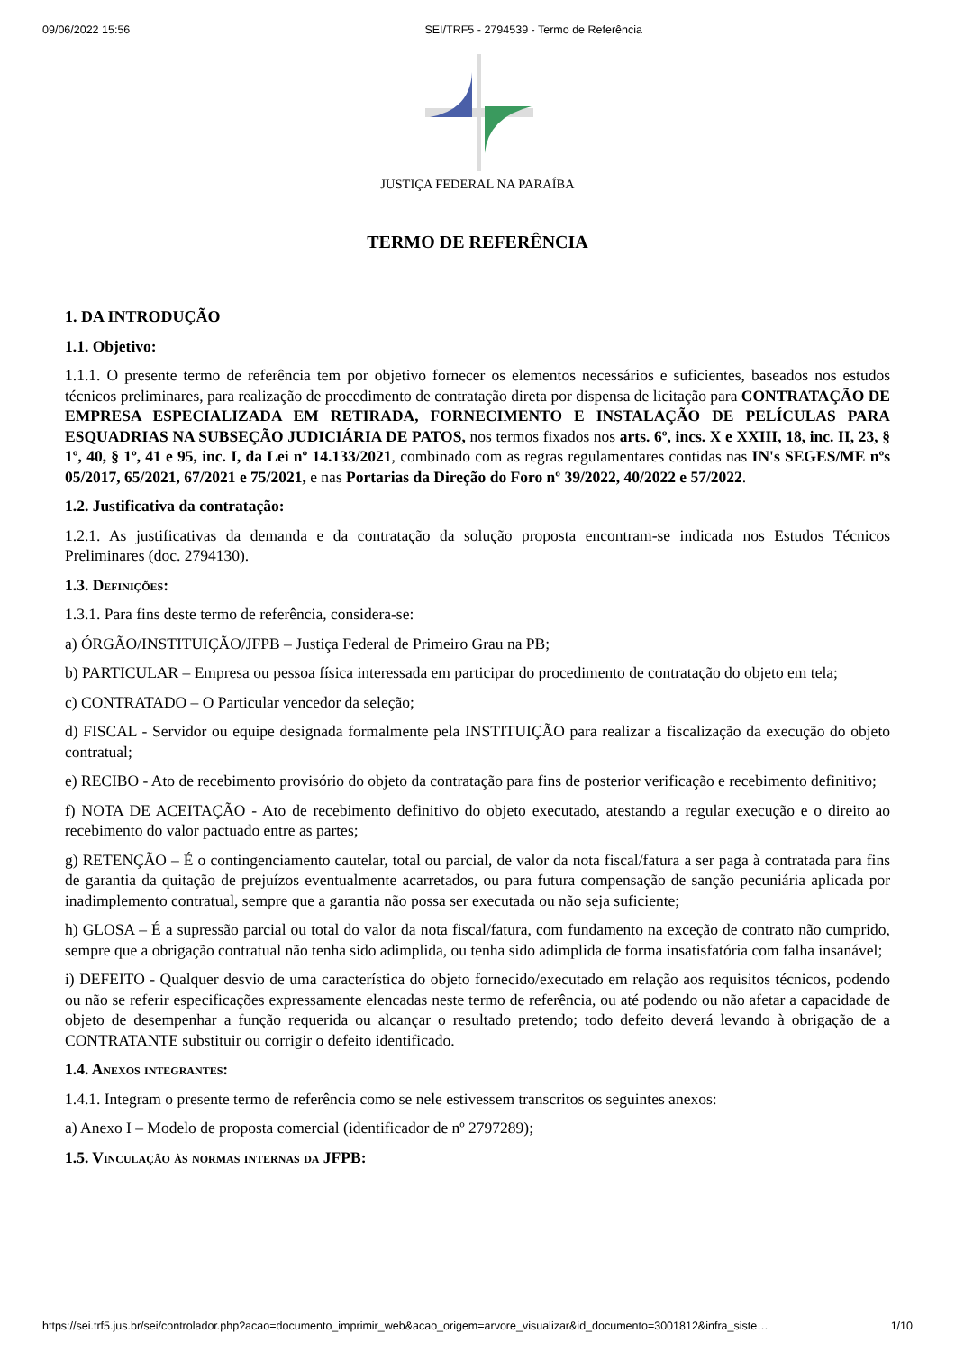09/06/2022 15:56 SEI/TRF5 - 2794539 - Termo de Referência
JUSTIÇA FEDERAL NA PARAÍBA
TERMO DE REFERÊNCIA
1. DA INTRODUÇÃO
1.1. Objetivo:
1.1.1. O presente termo de referência tem por objetivo fornecer os elementos necessários e suficientes, baseados nos estudos técnicos preliminares, para realização de procedimento de contratação direta por dispensa de licitação para CONTRATAÇÃO DE EMPRESA ESPECIALIZADA EM RETIRADA, FORNECIMENTO E INSTALAÇÃO DE PELÍCULAS PARA ESQUADRIAS NA SUBSEÇÃO JUDICIÁRIA DE PATOS, nos termos fixados nos arts. 6º, incs. X e XXIII, 18, inc. II, 23, § 1º, 40, § 1º, 41 e 95, inc. I, da Lei nº 14.133/2021, combinado com as regras regulamentares contidas nas IN's SEGES/ME nºs 05/2017, 65/2021, 67/2021 e 75/2021, e nas Portarias da Direção do Foro nº 39/2022, 40/2022 e 57/2022.
1.2. Justificativa da contratação:
1.2.1. As justificativas da demanda e da contratação da solução proposta encontram-se indicada nos Estudos Técnicos Preliminares (doc. 2794130).
1.3. Definições:
1.3.1. Para fins deste termo de referência, considera-se:
a) ÓRGÃO/INSTITUIÇÃO/JFPB – Justiça Federal de Primeiro Grau na PB;
b) PARTICULAR – Empresa ou pessoa física interessada em participar do procedimento de contratação do objeto em tela;
c) CONTRATADO – O Particular vencedor da seleção;
d) FISCAL - Servidor ou equipe designada formalmente pela INSTITUIÇÃO para realizar a fiscalização da execução do objeto contratual;
e) RECIBO - Ato de recebimento provisório do objeto da contratação para fins de posterior verificação e recebimento definitivo;
f) NOTA DE ACEITAÇÃO - Ato de recebimento definitivo do objeto executado, atestando a regular execução e o direito ao recebimento do valor pactuado entre as partes;
g) RETENÇÃO – É o contingenciamento cautelar, total ou parcial, de valor da nota fiscal/fatura a ser paga à contratada para fins de garantia da quitação de prejuízos eventualmente acarretados, ou para futura compensação de sanção pecuniária aplicada por inadimplemento contratual, sempre que a garantia não possa ser executada ou não seja suficiente;
h) GLOSA – É a supressão parcial ou total do valor da nota fiscal/fatura, com fundamento na exceção de contrato não cumprido, sempre que a obrigação contratual não tenha sido adimplida, ou tenha sido adimplida de forma insatisfatória com falha insanável;
i) DEFEITO - Qualquer desvio de uma característica do objeto fornecido/executado em relação aos requisitos técnicos, podendo ou não se referir especificações expressamente elencadas neste termo de referência, ou até podendo ou não afetar a capacidade de objeto de desempenhar a função requerida ou alcançar o resultado pretendo; todo defeito deverá levando à obrigação de a CONTRATANTE substituir ou corrigir o defeito identificado.
1.4. Anexos integrantes:
1.4.1. Integram o presente termo de referência como se nele estivessem transcritos os seguintes anexos:
a) Anexo I – Modelo de proposta comercial (identificador de nº 2797289);
1.5. Vinculação às normas internas da JFPB:
https://sei.trf5.jus.br/sei/controlador.php?acao=documento_imprimir_web&acao_origem=arvore_visualizar&id_documento=3001812&infra_siste… 1/10